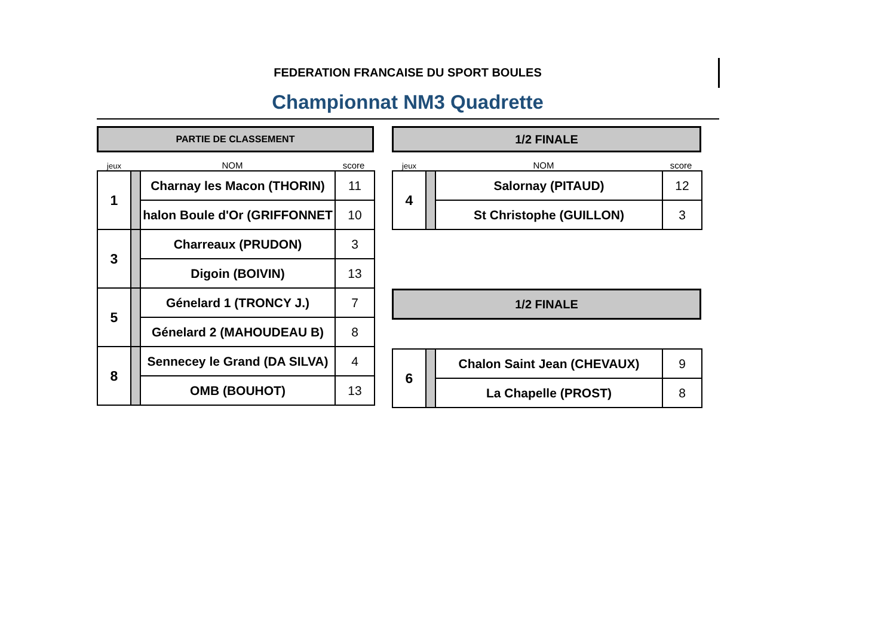FEDERATION FRANCAISE DU SPORT BOULES
Championnat NM3 Quadrette
PARTIE DE CLASSEMENT
jeux NOM score
| 1 | | Charnay les Macon (THORIN) | 11 |
| | | halon Boule d'Or (GRIFFONNET | 10 |
| 3 | | Charreaux (PRUDON) | 3 |
| | | Digoin (BOIVIN) | 13 |
| 5 | | Génelard 1 (TRONCY J.) | 7 |
| | | Génelard 2 (MAHOUDEAU B) | 8 |
| 8 | | Sennecey le Grand (DA SILVA) | 4 |
| | | OMB (BOUHOT) | 13 |
1/2 FINALE
jeux NOM score
| 4 | | Salornay (PITAUD) | 12 |
| | | St Christophe (GUILLON) | 3 |
1/2 FINALE
| 6 | | Chalon Saint Jean (CHEVAUX) | 9 |
| | | La Chapelle (PROST) | 8 |